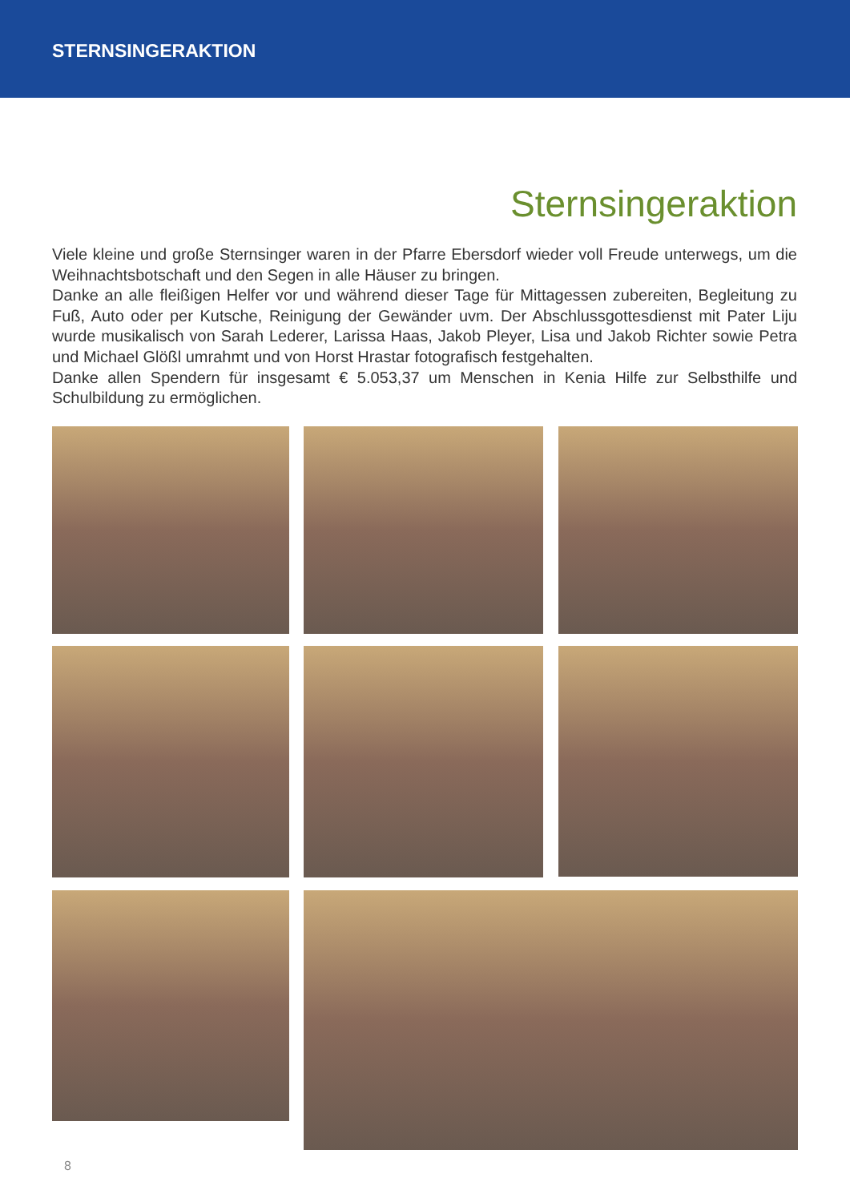STERNSINGERAKTION
Sternsingeraktion
Viele kleine und große Sternsinger waren in der Pfarre Ebersdorf wieder voll Freude unterwegs, um die Weihnachtsbotschaft und den Segen in alle Häuser zu bringen.
Danke an alle fleißigen Helfer vor und während dieser Tage für Mittagessen zubereiten, Begleitung zu Fuß, Auto oder per Kutsche, Reinigung der Gewänder uvm. Der Abschlussgottesdienst mit Pater Liju wurde musikalisch von Sarah Lederer, Larissa Haas, Jakob Pleyer, Lisa und Jakob Richter sowie Petra und Michael Glößl umrahmt und von Horst Hrastar fotografisch festgehalten.
Danke allen Spendern für insgesamt € 5.053,37 um Menschen in Kenia Hilfe zur Selbsthilfe und Schulbildung zu ermöglichen.
8